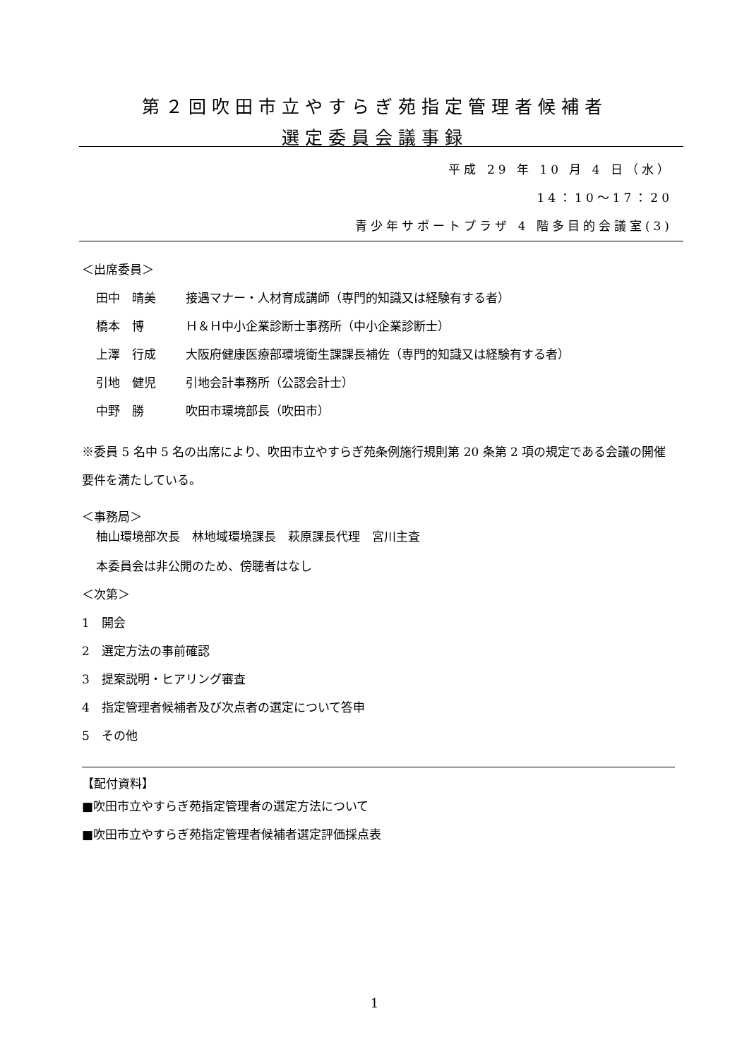第２回吹田市立やすらぎ苑指定管理者候補者
選定委員会議事録
平成 29 年 10 月 4 日（水）
14：10～17：20
青少年サポートプラザ 4 階多目的会議室(3)
＜出席委員＞
田中　晴美 接遇マナー・人材育成講師（専門的知識又は経験有する者）
橋本　博 Ｈ＆Ｈ中小企業診断士事務所（中小企業診断士）
上澤　行成 大阪府健康医療部環境衛生課課長補佐（専門的知識又は経験有する者）
引地　健児 引地会計事務所（公認会計士）
中野　勝 吹田市環境部長（吹田市）
※委員 5 名中 5 名の出席により、吹田市立やすらぎ苑条例施行規則第 20 条第 2 項の規定である会議の開催要件を満たしている。
＜事務局＞
柚山環境部次長　林地域環境課長　萩原課長代理　宮川主査
本委員会は非公開のため、傍聴者はなし
＜次第＞
1　開会
2　選定方法の事前確認
3　提案説明・ヒアリング審査
4　指定管理者候補者及び次点者の選定について答申
5　その他
【配付資料】
■吹田市立やすらぎ苑指定管理者の選定方法について
■吹田市立やすらぎ苑指定管理者候補者選定評価採点表
1